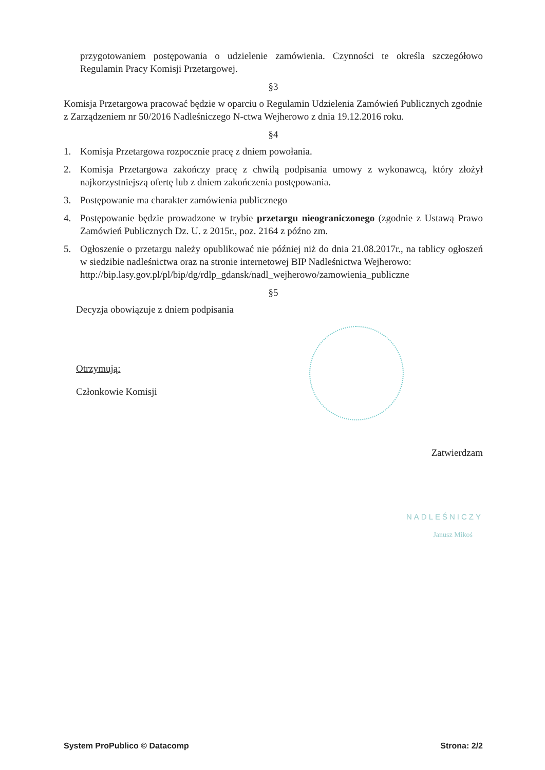przygotowaniem postępowania o udzielenie zamówienia. Czynności te określa szczegółowo Regulamin Pracy Komisji Przetargowej.
§3
Komisja Przetargowa pracować będzie w oparciu o Regulamin Udzielenia Zamówień Publicznych zgodnie z Zarządzeniem nr 50/2016 Nadleśniczego N-ctwa Wejherowo z dnia 19.12.2016 roku.
§4
1. Komisja Przetargowa rozpocznie pracę z dniem powołania.
2. Komisja Przetargowa zakończy pracę z chwilą podpisania umowy z wykonawcą, który złożył najkorzystniejszą ofertę lub z dniem zakończenia postępowania.
3. Postępowanie ma charakter zamówienia publicznego
4. Postępowanie będzie prowadzone w trybie przetargu nieograniczonego (zgodnie z Ustawą Prawo Zamówień Publicznych Dz. U. z 2015r., poz. 2164 z późno zm.
5. Ogłoszenie o przetargu należy opublikować nie później niż do dnia 21.08.2017r., na tablicy ogłoszeń w siedzibie nadleśnictwa oraz na stronie internetowej BIP Nadleśnictwa Wejherowo:
http://bip.lasy.gov.pl/pl/bip/dg/rdlp_gdansk/nadl_wejherowo/zamowienia_publiczne
§5
Decyzja obowiązuje z dniem podpisania
Otrzymują:
Członkowie Komisji
Zatwierdzam
NADLEŚNICZY
Janusz Mikoś
System ProPublico © Datacomp Strona: 2/2